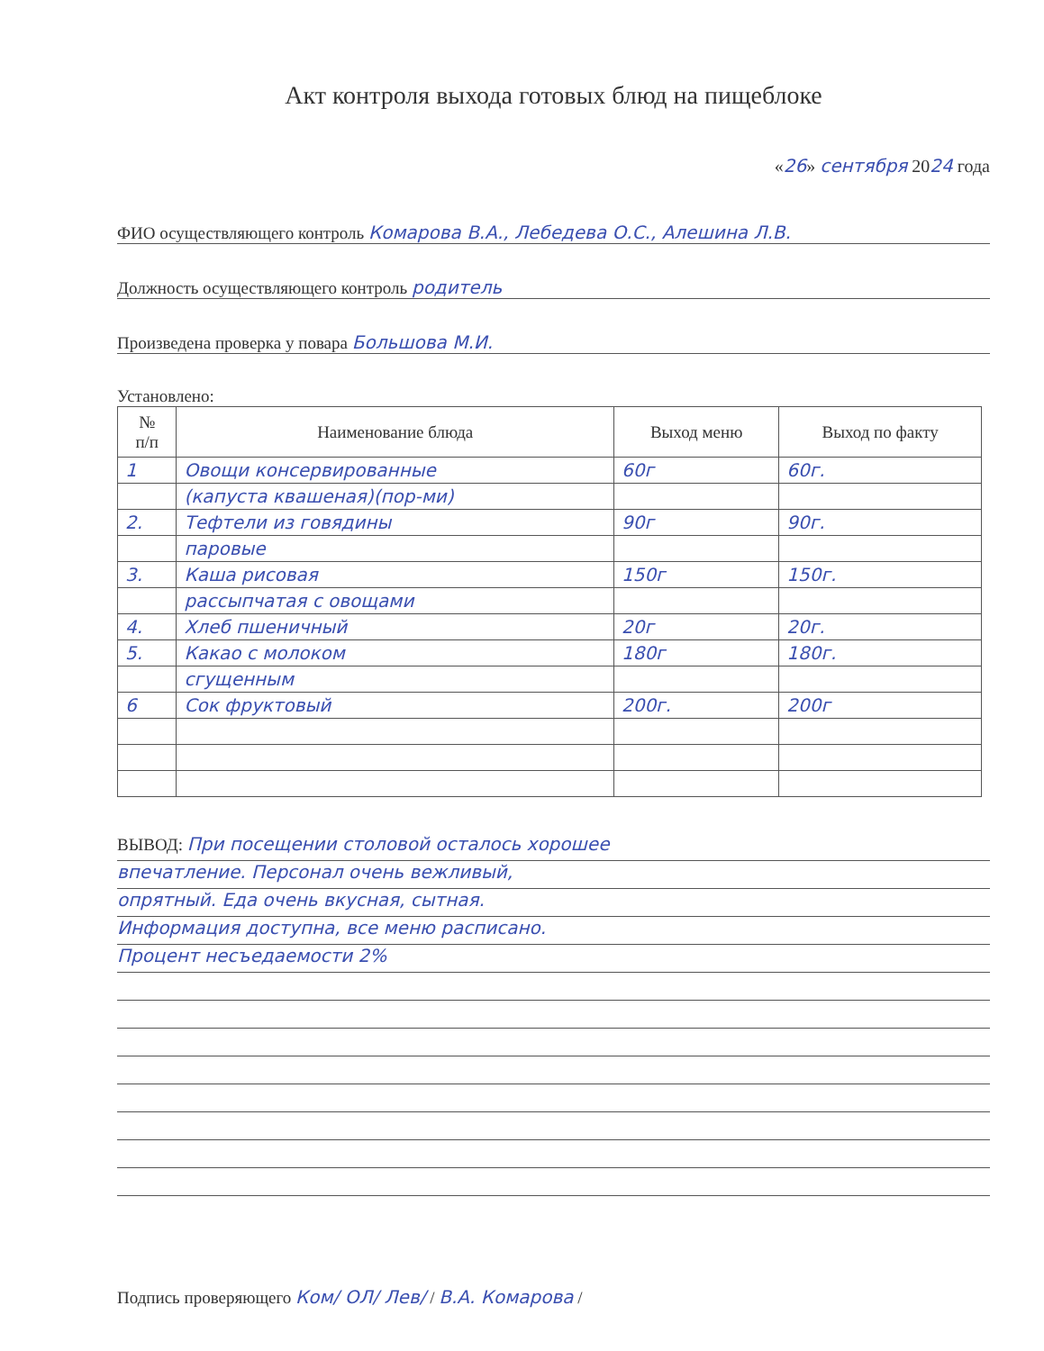Акт контроля выхода готовых блюд на пищеблоке
«26» сентября 2024 года
ФИО осуществляющего контроль Комарова В.А., Лебедева О.С., Алешина Л.В.
Должность осуществляющего контроль родитель
Произведена проверка у повара Большова М.И.
Установлено:
| № п/п | Наименование блюда | Выход меню | Выход по факту |
| --- | --- | --- | --- |
| 1 | Овощи консервированные | 60г | 60г. |
| | (капуста квашеная)(пор-ми) | | |
| 2. | Тефтели из говядины | 90г | 90г. |
| | паровые | | |
| 3. | Каша рисовая | 150г | 150г. |
| | рассыпчатая с овощами | | |
| 4. | Хлеб пшеничный | 20г | 20г. |
| 5. | Какао с молоком | 180г | 180г. |
| | сгущенным | | |
| 6 | Сок фруктовый | 200г. | 200г |
ВЫВОД: При посещении столовой осталось хорошее
впечатление. Персонал очень вежливый,
опрятный. Еда очень вкусная, сытная.
Информация доступна, все меню расписано.
Процент несъедаемости 2%
Подпись проверяющего Ком/ ОЛ/ Лев/ / В.А. Комарова /